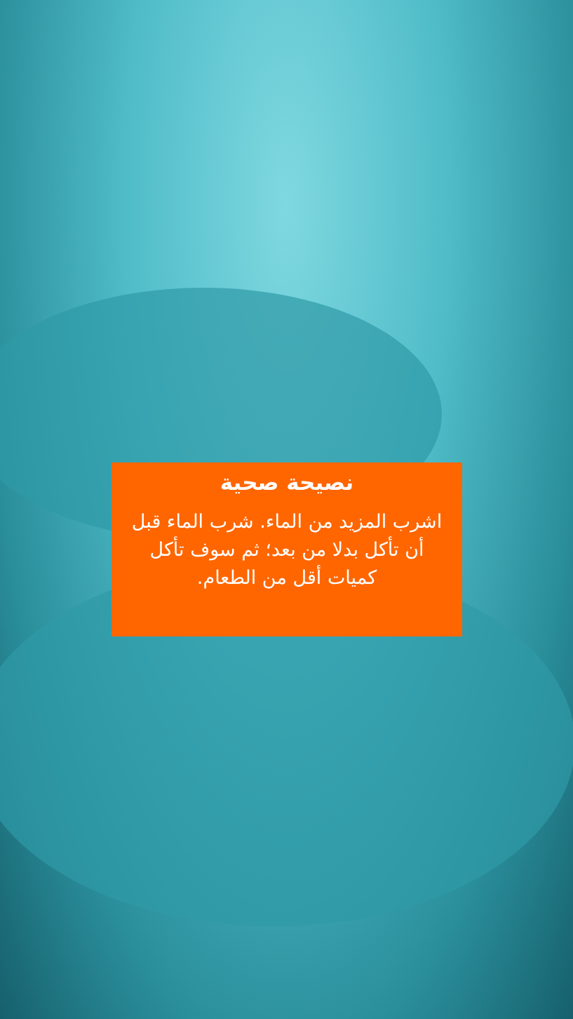نصيحة صحية
اشرب المزيد من الماء. شرب الماء قبل أن تأكل بدلا من بعد؛ ثم سوف تأكل كميات أقل من الطعام.